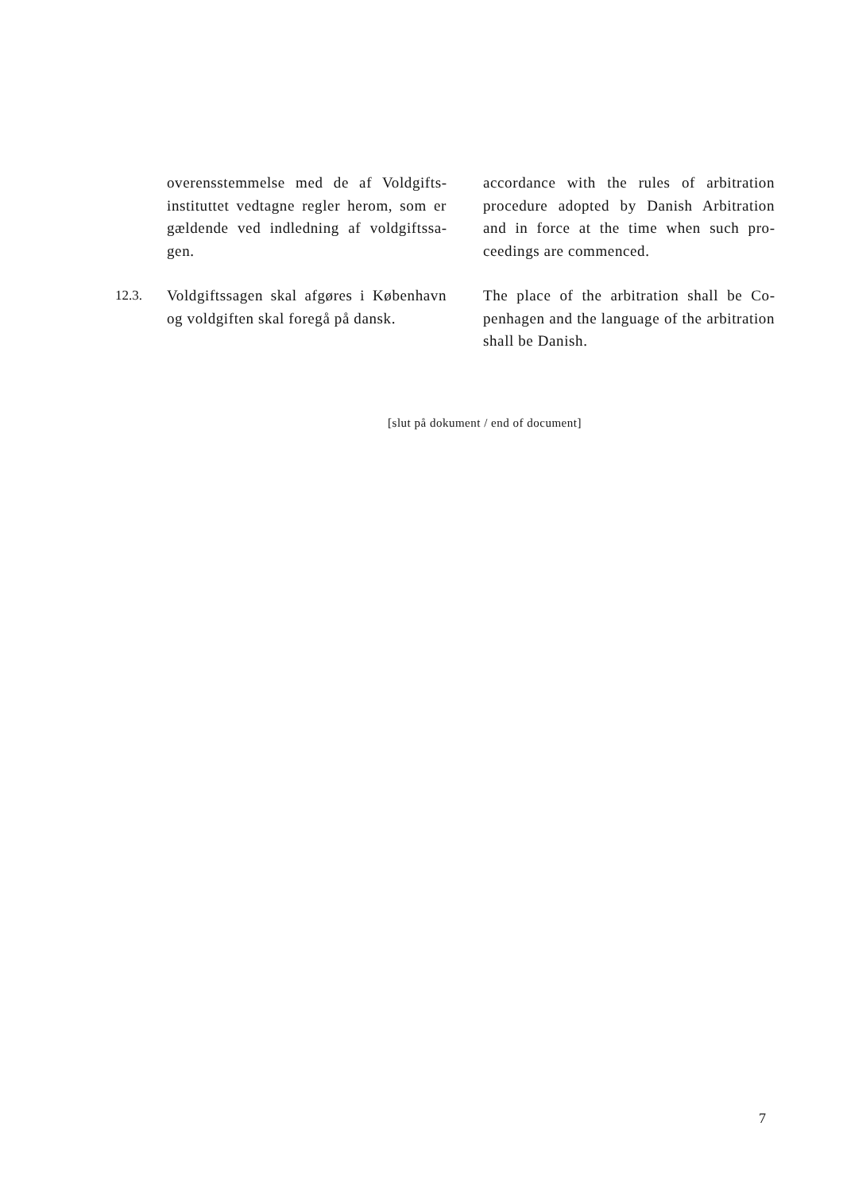overensstemmelse med de af Voldgifts­instituttet vedtagne regler herom, som er gældende ved indledning af voldgiftssa­gen.
accordance with the rules of arbitration procedure adopted by Danish Arbitration and in force at the time when such pro­ceedings are commenced.
12.3. Voldgiftssagen skal afgøres i København og voldgiften skal foregå på dansk.
The place of the arbitration shall be Co­penhagen and the language of the arbitra­tion shall be Danish.
[slut på dokument / end of document]
7